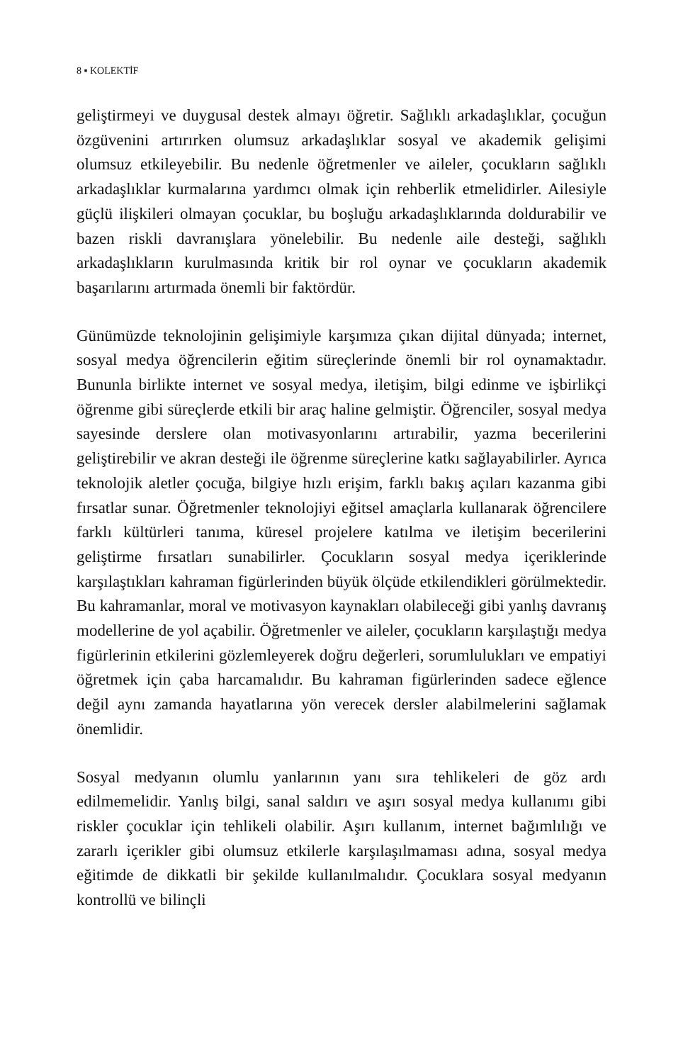8 ▪ KOLEKTİF
geliştirmeyi ve duygusal destek almayı öğretir. Sağlıklı arkadaşlıklar, çocuğun özgüvenini artırırken olumsuz arkadaşlıklar sosyal ve akademik gelişimi olumsuz etkileyebilir. Bu nedenle öğretmenler ve aileler, çocukların sağlıklı arkadaşlıklar kurmalarına yardımcı olmak için rehberlik etmelidirler. Ailesiyle güçlü ilişkileri olmayan çocuklar, bu boşluğu arkadaşlıklarında doldurabilir ve bazen riskli davranışlara yönelebilir. Bu nedenle aile desteği, sağlıklı arkadaşlıkların kurulmasında kritik bir rol oynar ve çocukların akademik başarılarını artırmada önemli bir faktördür.
Günümüzde teknolojinin gelişimiyle karşımıza çıkan dijital dünyada; internet, sosyal medya öğrencilerin eğitim süreçlerinde önemli bir rol oynamaktadır. Bununla birlikte internet ve sosyal medya, iletişim, bilgi edinme ve işbirlikçi öğrenme gibi süreçlerde etkili bir araç haline gelmiştir. Öğrenciler, sosyal medya sayesinde derslere olan motivasyonlarını artırabilir, yazma becerilerini geliştirebilir ve akran desteği ile öğrenme süreçlerine katkı sağlayabilirler. Ayrıca teknolojik aletler çocuğa, bilgiye hızlı erişim, farklı bakış açıları kazanma gibi fırsatlar sunar. Öğretmenler teknolojiyi eğitsel amaçlarla kullanarak öğrencilere farklı kültürleri tanıma, küresel projelere katılma ve iletişim becerilerini geliştirme fırsatları sunabilirler. Çocukların sosyal medya içeriklerinde karşılaştıkları kahraman figürlerinden büyük ölçüde etkilendikleri görülmektedir. Bu kahramanlar, moral ve motivasyon kaynakları olabileceği gibi yanlış davranış modellerine de yol açabilir. Öğretmenler ve aileler, çocukların karşılaştığı medya figürlerinin etkilerini gözlemleyerek doğru değerleri, sorumlulukları ve empatiyi öğretmek için çaba harcamalıdır. Bu kahraman figürlerinden sadece eğlence değil aynı zamanda hayatlarına yön verecek dersler alabilmelerini sağlamak önemlidir.
Sosyal medyanın olumlu yanlarının yanı sıra tehlikeleri de göz ardı edilmemelidir. Yanlış bilgi, sanal saldırı ve aşırı sosyal medya kullanımı gibi riskler çocuklar için tehlikeli olabilir. Aşırı kullanım, internet bağımlılığı ve zararlı içerikler gibi olumsuz etkilerle karşılaşılmaması adına, sosyal medya eğitimde de dikkatli bir şekilde kullanılmalıdır. Çocuklara sosyal medyanın kontrollü ve bilinçli